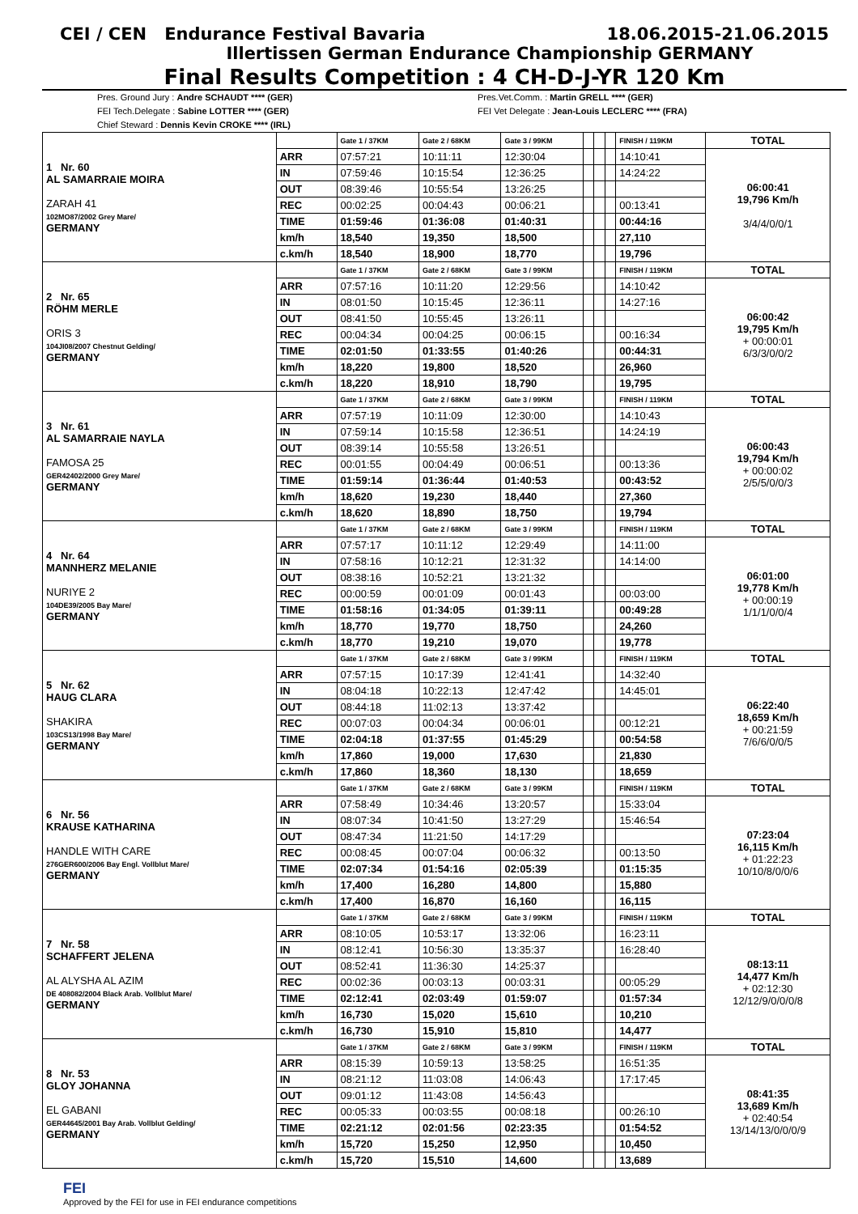CEI / CEN Endurance Festival Bavaria 18.06.2015-21.06.2015
Illertissen German Endurance Championship GERMANY
Final Results Competition : 4 CH-D-J-YR 120 Km
Pres. Ground Jury : Andre SCHAUDT **** (GER)
FEI Tech.Delegate : Sabine LOTTER **** (GER)
Chief Steward : Dennis Kevin CROKE **** (IRL)
Pres.Vet.Comm. : Martin GRELL **** (GER)
FEI Vet Delegate : Jean-Louis LECLERC **** (FRA)
| 1 Nr. 60 AL SAMARRAIE MOIRA ZARAH 41 102MO87/2002 Grey Mare/ GERMANY | | Gate 1 / 37KM | Gate 2 / 68KM | Gate 3 / 99KM | | | | FINISH / 119KM | TOTAL |
| | ARR | 07:57:21 | 10:11:11 | 12:30:04 | | | | 14:10:41 | 06:00:41 19,796 Km/h 3/4/4/0/0/1 |
| | IN | 07:59:46 | 10:15:54 | 12:36:25 | | | | 14:24:22 | |
| | OUT | 08:39:46 | 10:55:54 | 13:26:25 | | | | | |
| | REC | 00:02:25 | 00:04:43 | 00:06:21 | | | | 00:13:41 | |
| | TIME | 01:59:46 | 01:36:08 | 01:40:31 | | | | 00:44:16 | |
| | km/h | 18,540 | 19,350 | 18,500 | | | | 27,110 | |
| | c.km/h | 18,540 | 18,900 | 18,770 | | | | 19,796 | |
| 2 Nr. 65 RÖHM MERLE ORIS 3 104JI08/2007 Chestnut Gelding/ GERMANY | | Gate 1 / 37KM | Gate 2 / 68KM | Gate 3 / 99KM | | | | FINISH / 119KM | TOTAL |
| | ARR | 07:57:16 | 10:11:20 | 12:29:56 | | | | 14:10:42 | 06:00:42 19,795 Km/h + 00:00:01 6/3/3/0/0/2 |
| | IN | 08:01:50 | 10:15:45 | 12:36:11 | | | | 14:27:16 | |
| | OUT | 08:41:50 | 10:55:45 | 13:26:11 | | | | | |
| | REC | 00:04:34 | 00:04:25 | 00:06:15 | | | | 00:16:34 | |
| | TIME | 02:01:50 | 01:33:55 | 01:40:26 | | | | 00:44:31 | |
| | km/h | 18,220 | 19,800 | 18,520 | | | | 26,960 | |
| | c.km/h | 18,220 | 18,910 | 18,790 | | | | 19,795 | |
| 3 Nr. 61 AL SAMARRAIE NAYLA FAMOSA 25 GER42402/2000 Grey Mare/ GERMANY | | Gate 1 / 37KM | Gate 2 / 68KM | Gate 3 / 99KM | | | | FINISH / 119KM | TOTAL |
| | ARR | 07:57:19 | 10:11:09 | 12:30:00 | | | | 14:10:43 | 06:00:43 19,794 Km/h + 00:00:02 2/5/5/0/0/3 |
| | IN | 07:59:14 | 10:15:58 | 12:36:51 | | | | 14:24:19 | |
| | OUT | 08:39:14 | 10:55:58 | 13:26:51 | | | | | |
| | REC | 00:01:55 | 00:04:49 | 00:06:51 | | | | 00:13:36 | |
| | TIME | 01:59:14 | 01:36:44 | 01:40:53 | | | | 00:43:52 | |
| | km/h | 18,620 | 19,230 | 18,440 | | | | 27,360 | |
| | c.km/h | 18,620 | 18,890 | 18,750 | | | | 19,794 | |
| 4 Nr. 64 MANNHERZ MELANIE NURIYE 2 104DE39/2005 Bay Mare/ GERMANY | | Gate 1 / 37KM | Gate 2 / 68KM | Gate 3 / 99KM | | | | FINISH / 119KM | TOTAL |
| | ARR | 07:57:17 | 10:11:12 | 12:29:49 | | | | 14:11:00 | 06:01:00 19,778 Km/h + 00:00:19 1/1/1/0/0/4 |
| | IN | 07:58:16 | 10:12:21 | 12:31:32 | | | | 14:14:00 | |
| | OUT | 08:38:16 | 10:52:21 | 13:21:32 | | | | | |
| | REC | 00:00:59 | 00:01:09 | 00:01:43 | | | | 00:03:00 | |
| | TIME | 01:58:16 | 01:34:05 | 01:39:11 | | | | 00:49:28 | |
| | km/h | 18,770 | 19,770 | 18,750 | | | | 24,260 | |
| | c.km/h | 18,770 | 19,210 | 19,070 | | | | 19,778 | |
| 5 Nr. 62 HAUG CLARA SHAKIRA 103CS13/1998 Bay Mare/ GERMANY | | Gate 1 / 37KM | Gate 2 / 68KM | Gate 3 / 99KM | | | | FINISH / 119KM | TOTAL |
| | ARR | 07:57:15 | 10:17:39 | 12:41:41 | | | | 14:32:40 | 06:22:40 18,659 Km/h + 00:21:59 7/6/6/0/0/5 |
| | IN | 08:04:18 | 10:22:13 | 12:47:42 | | | | 14:45:01 | |
| | OUT | 08:44:18 | 11:02:13 | 13:37:42 | | | | | |
| | REC | 00:07:03 | 00:04:34 | 00:06:01 | | | | 00:12:21 | |
| | TIME | 02:04:18 | 01:37:55 | 01:45:29 | | | | 00:54:58 | |
| | km/h | 17,860 | 19,000 | 17,630 | | | | 21,830 | |
| | c.km/h | 17,860 | 18,360 | 18,130 | | | | 18,659 | |
| 6 Nr. 56 KRAUSE KATHARINA HANDLE WITH CARE 276GER600/2006 Bay Engl. Vollblut Mare/ GERMANY | | Gate 1 / 37KM | Gate 2 / 68KM | Gate 3 / 99KM | | | | FINISH / 119KM | TOTAL |
| | ARR | 07:58:49 | 10:34:46 | 13:20:57 | | | | 15:33:04 | 07:23:04 16,115 Km/h + 01:22:23 10/10/8/0/0/6 |
| | IN | 08:07:34 | 10:41:50 | 13:27:29 | | | | 15:46:54 | |
| | OUT | 08:47:34 | 11:21:50 | 14:17:29 | | | | | |
| | REC | 00:08:45 | 00:07:04 | 00:06:32 | | | | 00:13:50 | |
| | TIME | 02:07:34 | 01:54:16 | 02:05:39 | | | | 01:15:35 | |
| | km/h | 17,400 | 16,280 | 14,800 | | | | 15,880 | |
| | c.km/h | 17,400 | 16,870 | 16,160 | | | | 16,115 | |
| 7 Nr. 58 SCHAFFERT JELENA AL ALYSHA AL AZIM DE 408082/2004 Black Arab. Vollblut Mare/ GERMANY | | Gate 1 / 37KM | Gate 2 / 68KM | Gate 3 / 99KM | | | | FINISH / 119KM | TOTAL |
| | ARR | 08:10:05 | 10:53:17 | 13:32:06 | | | | 16:23:11 | 08:13:11 14,477 Km/h + 02:12:30 12/12/9/0/0/0/8 |
| | IN | 08:12:41 | 10:56:30 | 13:35:37 | | | | 16:28:40 | |
| | OUT | 08:52:41 | 11:36:30 | 14:25:37 | | | | | |
| | REC | 00:02:36 | 00:03:13 | 00:03:31 | | | | 00:05:29 | |
| | TIME | 02:12:41 | 02:03:49 | 01:59:07 | | | | 01:57:34 | |
| | km/h | 16,730 | 15,020 | 15,610 | | | | 10,210 | |
| | c.km/h | 16,730 | 15,910 | 15,810 | | | | 14,477 | |
| 8 Nr. 53 GLOY JOHANNA EL GABANI GER44645/2001 Bay Arab. Vollblut Gelding/ GERMANY | | Gate 1 / 37KM | Gate 2 / 68KM | Gate 3 / 99KM | | | | FINISH / 119KM | TOTAL |
| | ARR | 08:15:39 | 10:59:13 | 13:58:25 | | | | 16:51:35 | 08:41:35 13,689 Km/h + 02:40:54 13/14/13/0/0/0/9 |
| | IN | 08:21:12 | 11:03:08 | 14:06:43 | | | | 17:17:45 | |
| | OUT | 09:01:12 | 11:43:08 | 14:56:43 | | | | | |
| | REC | 00:05:33 | 00:03:55 | 00:08:18 | | | | 00:26:10 | |
| | TIME | 02:21:12 | 02:01:56 | 02:23:35 | | | | 01:54:52 | |
| | km/h | 15,720 | 15,250 | 12,950 | | | | 10,450 | |
| | c.km/h | 15,720 | 15,510 | 14,600 | | | | 13,689 | |
FEI
Approved by the FEI for use in FEI endurance competitions